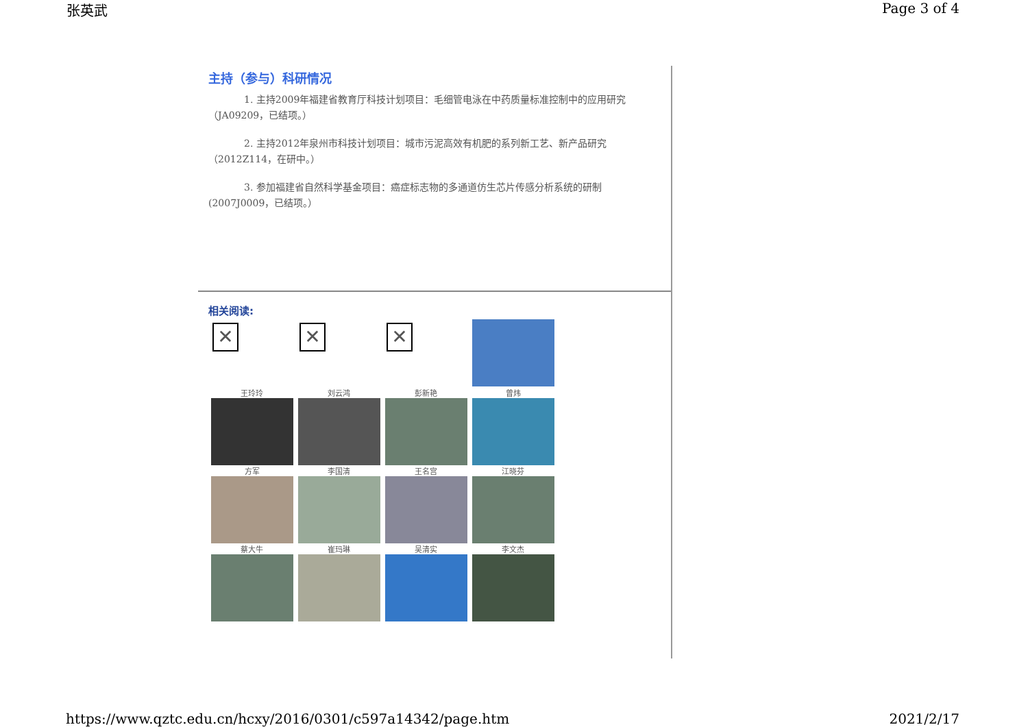张英武 Page 3 of 4
主持（参与）科研情况
1. 主持2009年福建省教育厅科技计划项目：毛细管电泳在中药质量标准控制中的应用研究（JA09209，已结项。）
2. 主持2012年泉州市科技计划项目：城市污泥高效有机肥的系列新工艺、新产品研究（2012Z114，在研中。）
3. 参加福建省自然科学基金项目：癌症标志物的多通道仿生芯片传感分析系统的研制(2007J0009，已结项。）
相关阅读:
| ✕ | ✕ | ✕ | |
| 王玲玲 | 刘云鸿 | 彭新艳 | 曾炜 |
| 方军 | 李国清 | 王名宫 | 江晓芬 |
| 蔡大牛 | 崔玛琳 | 吴清实 | 李文杰 |
https://www.qztc.edu.cn/hcxy/2016/0301/c597a14342/page.htm 2021/2/17